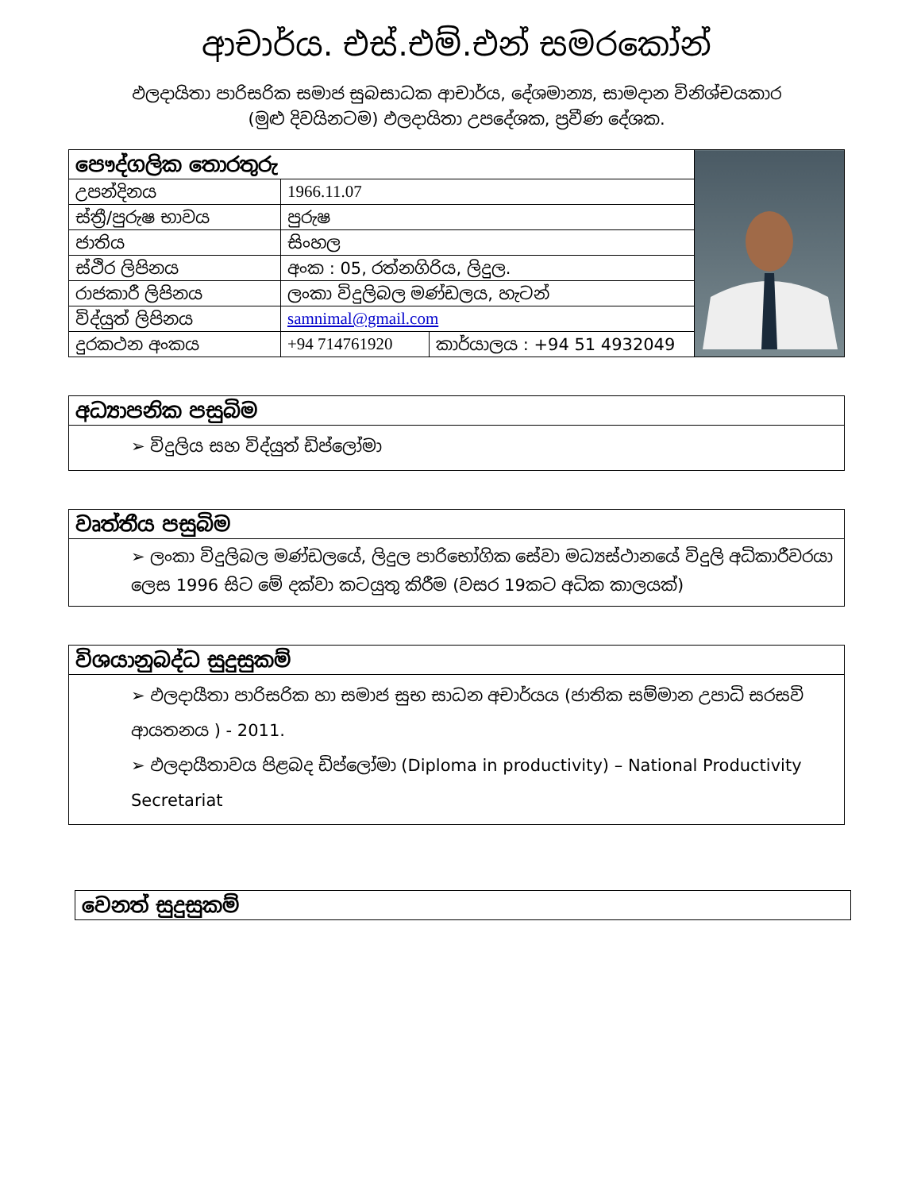ආචාර්ය. එස්.එම්.එන් සමරකෝන්
ඵලදායිතා පාරිසරික සමාජ සුබසාධක ආචාර්ය, දේශමාන්‍ය, සාමදාන විනිශ්චයකාර
(මුළු දිවයිනටම) ඵලදායිතා උපදේශක, ප්‍රවීණ දේශක.
| පෞද්ගලික තොරතුරු | | | |
| උපන්දිනය | 1966.11.07 | | |
| ස්ත්‍රී/පුරුෂ භාවය | පුරුෂ | | |
| ජාතිය | සිංහල | | |
| ස්ථිර ලිපිනය | අංක : 05, රත්නගිරිය, ලිදුල. | | |
| රාජකාරී ලිපිනය | ලංකා විදුලිබල මණ්ඩලය, හැටන් | | |
| විද්යුත් ලිපිනය | samnimal@gmail.com | | |
| දුරකථන අංකය | +94 714761920 | කාර්යාලය : +94 51 4932049 | |
අධ්‍යාපනික පසුබිම
➢ විදුලිය සහ විද්යුත් ඩිප්ලෝමා
වෘත්තීය පසුබිම
➢ ලංකා විදුලිබල මණ්ඩලයේ, ලිදුල පාරිභෝගික සේවා මධ්‍යස්ථානයේ විදුලි අධිකාරීවරයා ලෙස 1996 සිට මේ දක්වා කටයුතු කිරීම (වසර 19කට අධික කාලයක්)
විශයානුබද්ධ සුදුසුකම්
➢ ඵලදායීතා පාරිසරික හා සමාජ සුභ සාධන අචාර්යය (ජාතික සම්මාන උපාධි සරසවි ආයතනය ) - 2011.
➢ ඵලදායීතාවය පිළබද ඩිප්ලෝමා (Diploma in productivity) – National Productivity Secretariat
වෙනත් සුදුසුකම්